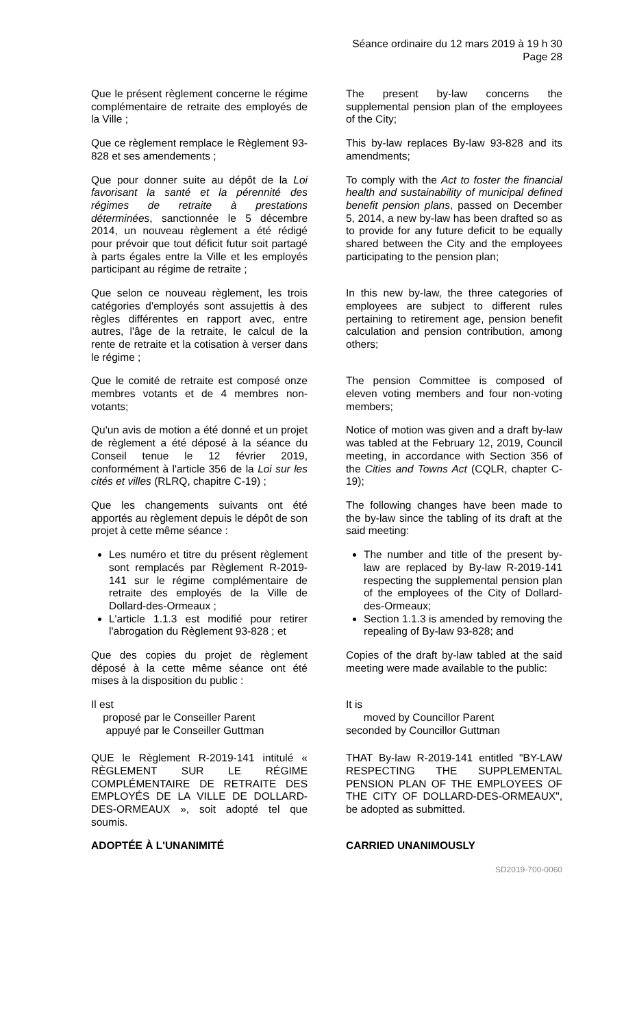Séance ordinaire du 12 mars 2019 à 19 h 30
Page 28
Que le présent règlement concerne le régime complémentaire de retraite des employés de la Ville ;
The present by-law concerns the supplemental pension plan of the employees of the City;
Que ce règlement remplace le Règlement 93-828 et ses amendements ;
This by-law replaces By-law 93-828 and its amendments;
Que pour donner suite au dépôt de la Loi favorisant la santé et la pérennité des régimes de retraite à prestations déterminées, sanctionnée le 5 décembre 2014, un nouveau règlement a été rédigé pour prévoir que tout déficit futur soit partagé à parts égales entre la Ville et les employés participant au régime de retraite ;
To comply with the Act to foster the financial health and sustainability of municipal defined benefit pension plans, passed on December 5, 2014, a new by-law has been drafted so as to provide for any future deficit to be equally shared between the City and the employees participating to the pension plan;
Que selon ce nouveau règlement, les trois catégories d'employés sont assujettis à des règles différentes en rapport avec, entre autres, l'âge de la retraite, le calcul de la rente de retraite et la cotisation à verser dans le régime ;
In this new by-law, the three categories of employees are subject to different rules pertaining to retirement age, pension benefit calculation and pension contribution, among others;
Que le comité de retraite est composé onze membres votants et de 4 membres non-votants;
The pension Committee is composed of eleven voting members and four non-voting members;
Qu'un avis de motion a été donné et un projet de règlement a été déposé à la séance du Conseil tenue le 12 février 2019, conformément à l'article 356 de la Loi sur les cités et villes (RLRQ, chapitre C-19) ;
Notice of motion was given and a draft by-law was tabled at the February 12, 2019, Council meeting, in accordance with Section 356 of the Cities and Towns Act (CQLR, chapter C-19);
Que les changements suivants ont été apportés au règlement depuis le dépôt de son projet à cette même séance :
The following changes have been made to the by-law since the tabling of its draft at the said meeting:
Les numéro et titre du présent règlement sont remplacés par Règlement R-2019-141 sur le régime complémentaire de retraite des employés de la Ville de Dollard-des-Ormeaux ;
L'article 1.1.3 est modifié pour retirer l'abrogation du Règlement 93-828 ; et
The number and title of the present by-law are replaced by By-law R-2019-141 respecting the supplemental pension plan of the employees of the City of Dollard-des-Ormeaux;
Section 1.1.3 is amended by removing the repealing of By-law 93-828; and
Que des copies du projet de règlement déposé à la cette même séance ont été mises à la disposition du public :
Copies of the draft by-law tabled at the said meeting were made available to the public:
Il est
proposé par le Conseiller Parent
appuyé par le Conseiller Guttman
It is
moved by Councillor Parent
seconded by Councillor Guttman
QUE le Règlement R-2019-141 intitulé « RÈGLEMENT SUR LE RÉGIME COMPLÉMENTAIRE DE RETRAITE DES EMPLOYÉS DE LA VILLE DE DOLLARD-DES-ORMEAUX », soit adopté tel que soumis.
THAT By-law R-2019-141 entitled "BY-LAW RESPECTING THE SUPPLEMENTAL PENSION PLAN OF THE EMPLOYEES OF THE CITY OF DOLLARD-DES-ORMEAUX", be adopted as submitted.
ADOPTÉE À L'UNANIMITÉ CARRIED UNANIMOUSLY
SD2019-700-0060